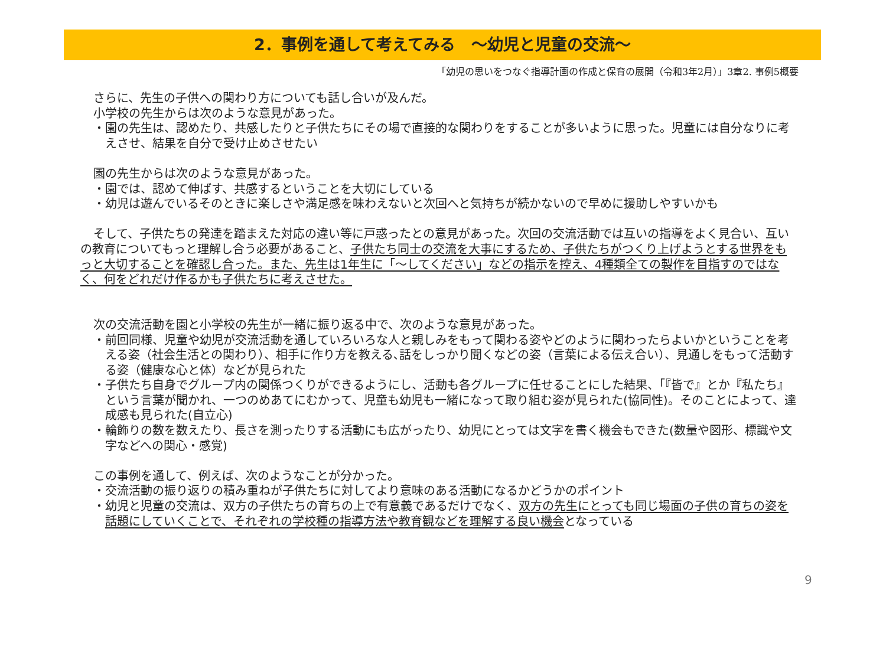2．事例を通して考えてみる　～幼児と児童の交流～
「幼児の思いをつなぐ指導計画の作成と保育の展開（令和3年2月）」3章2. 事例5概要
さらに、先生の子供への関わり方についても話し合いが及んだ。
小学校の先生からは次のような意見があった。
・園の先生は、認めたり、共感したりと子供たちにその場で直接的な関わりをすることが多いように思った。児童には自分なりに考えさせ、結果を自分で受け止めさせたい
園の先生からは次のような意見があった。
・園では、認めて伸ばす、共感するということを大切にしている
・幼児は遊んでいるそのときに楽しさや満足感を味わえないと次回へと気持ちが続かないので早めに援助しやすいかも
そして、子供たちの発達を踏まえた対応の違い等に戸惑ったとの意見があった。次回の交流活動では互いの指導をよく見合い、互いの教育についてもっと理解し合う必要があること、子供たち同士の交流を大事にするため、子供たちがつくり上げようとする世界をもっと大切することを確認し合った。また、先生は1年生に「～してください」などの指示を控え、4種類全ての製作を目指すのではなく、何をどれだけ作るかも子供たちに考えさせた。
次の交流活動を園と小学校の先生が一緒に振り返る中で、次のような意見があった。
・前回同様、児童や幼児が交流活動を通していろいろな人と親しみをもって関わる姿やどのように関わったらよいかということを考える姿（社会生活との関わり）、相手に作り方を教える､話をしっかり聞くなどの姿（言葉による伝え合い）、見通しをもって活動する姿（健康な心と体）などが見られた
・子供たち自身でグループ内の関係つくりができるようにし、活動も各グループに任せることにした結果、「『皆で』とか『私たち』という言葉が聞かれ、一つのめあてにむかって、児童も幼児も一緒になって取り組む姿が見られた(協同性)。そのことによって、達成感も見られた(自立心)
・輪飾りの数を数えたり、長さを測ったりする活動にも広がったり、幼児にとっては文字を書く機会もできた(数量や図形、標識や文字などへの関心・感覚)
この事例を通して、例えば、次のようなことが分かった。
・交流活動の振り返りの積み重ねが子供たちに対してより意味のある活動になるかどうかのポイント
・幼児と児童の交流は、双方の子供たちの育ちの上で有意義であるだけでなく、双方の先生にとっても同じ場面の子供の育ちの姿を話題にしていくことで、それぞれの学校種の指導方法や教育観などを理解する良い機会となっている
9